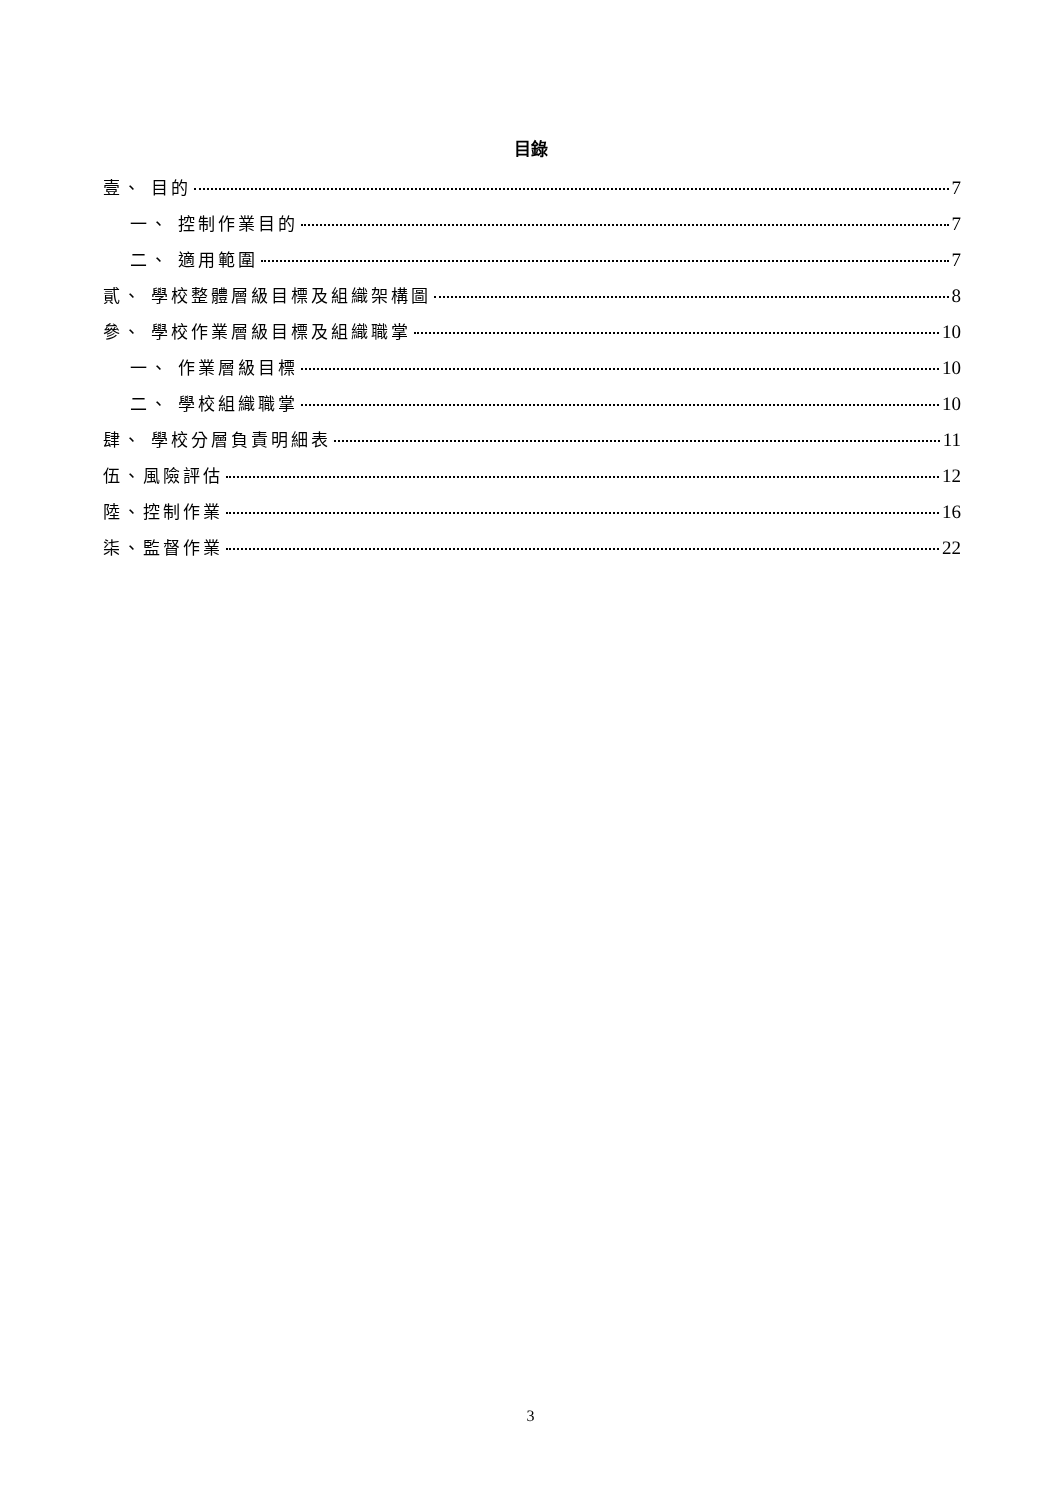目錄
壹、 目的 7
一、 控制作業目的 7
二、 適用範圍 7
貳、 學校整體層級目標及組織架構圖 8
參、 學校作業層級目標及組織職掌 10
一、 作業層級目標 10
二、 學校組織職掌 10
肆、 學校分層負責明細表 11
伍、風險評估 12
陸、控制作業 16
柒、監督作業 22
3